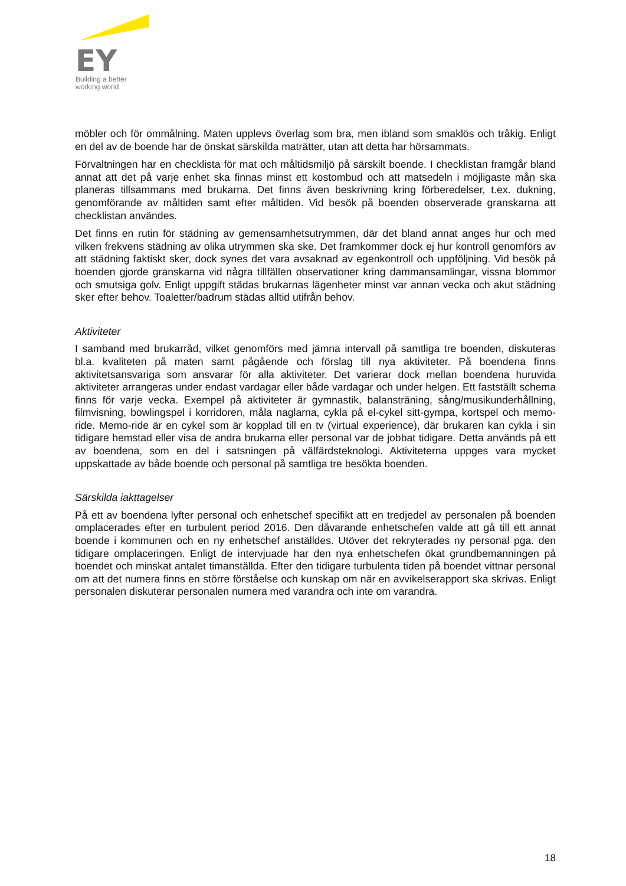EY
Building a better
working world
möbler och för ommålning. Maten upplevs överlag som bra, men ibland som smaklös och tråkig. Enligt en del av de boende har de önskat särskilda maträtter, utan att detta har hörsammats.
Förvaltningen har en checklista för mat och måltidsmiljö på särskilt boende. I checklistan framgår bland annat att det på varje enhet ska finnas minst ett kostombud och att matsedeln i möjligaste mån ska planeras tillsammans med brukarna. Det finns även beskrivning kring förberedelser, t.ex. dukning, genomförande av måltiden samt efter måltiden. Vid besök på boenden observerade granskarna att checklistan användes.
Det finns en rutin för städning av gemensamhetsutrymmen, där det bland annat anges hur och med vilken frekvens städning av olika utrymmen ska ske. Det framkommer dock ej hur kontroll genomförs av att städning faktiskt sker, dock synes det vara avsaknad av egenkontroll och uppföljning. Vid besök på boenden gjorde granskarna vid några tillfällen observationer kring dammansamlingar, vissna blommor och smutsiga golv. Enligt uppgift städas brukarnas lägenheter minst var annan vecka och akut städning sker efter behov. Toaletter/badrum städas alltid utifrån behov.
Aktiviteter
I samband med brukarråd, vilket genomförs med jämna intervall på samtliga tre boenden, diskuteras bl.a. kvaliteten på maten samt pågående och förslag till nya aktiviteter. På boendena finns aktivitetsansvariga som ansvarar för alla aktiviteter. Det varierar dock mellan boendena huruvida aktiviteter arrangeras under endast vardagar eller både vardagar och under helgen. Ett fastställt schema finns för varje vecka. Exempel på aktiviteter är gymnastik, balansträning, sång/musikunderhållning, filmvisning, bowlingspel i korridoren, måla naglarna, cykla på el-cykel sitt-gympa, kortspel och memo-ride. Memo-ride är en cykel som är kopplad till en tv (virtual experience), där brukaren kan cykla i sin tidigare hemstad eller visa de andra brukarna eller personal var de jobbat tidigare. Detta används på ett av boendena, som en del i satsningen på välfärdsteknologi. Aktiviteterna uppges vara mycket uppskattade av både boende och personal på samtliga tre besökta boenden.
Särskilda iakttagelser
På ett av boendena lyfter personal och enhetschef specifikt att en tredjedel av personalen på boenden omplacerades efter en turbulent period 2016. Den dåvarande enhetschefen valde att gå till ett annat boende i kommunen och en ny enhetschef anställdes. Utöver det rekryterades ny personal pga. den tidigare omplaceringen. Enligt de intervjuade har den nya enhetschefen ökat grundbemanningen på boendet och minskat antalet timanställda. Efter den tidigare turbulenta tiden på boendet vittnar personal om att det numera finns en större förståelse och kunskap om när en avvikelserapport ska skrivas. Enligt personalen diskuterar personalen numera med varandra och inte om varandra.
18